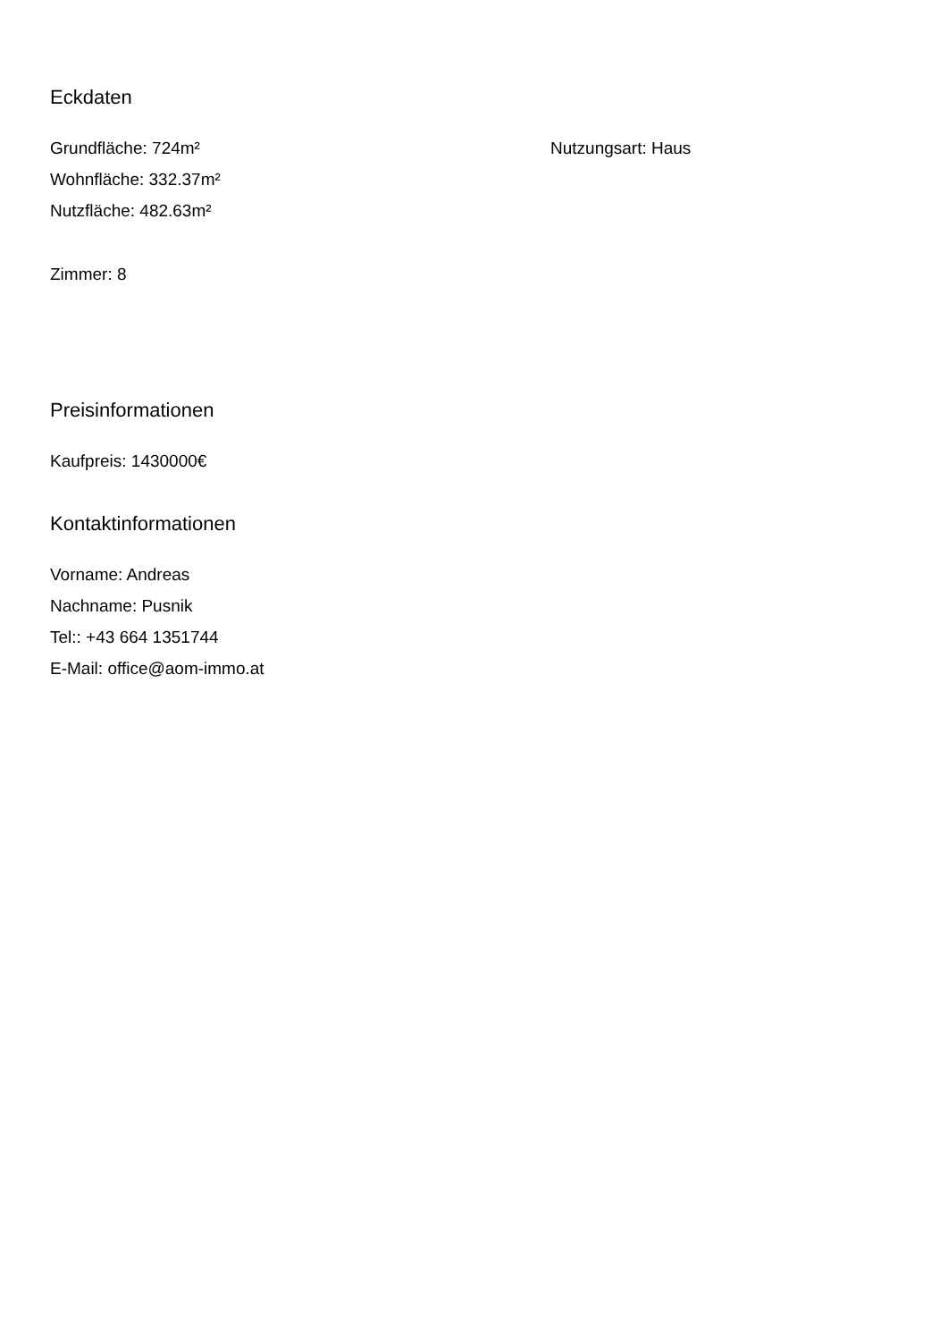Eckdaten
Grundfläche: 724m²
Wohnfläche: 332.37m²
Nutzfläche: 482.63m²
Nutzungsart: Haus
Zimmer: 8
Preisinformationen
Kaufpreis: 1430000€
Kontaktinformationen
Vorname: Andreas
Nachname: Pusnik
Tel:: +43 664 1351744
E-Mail: office@aom-immo.at